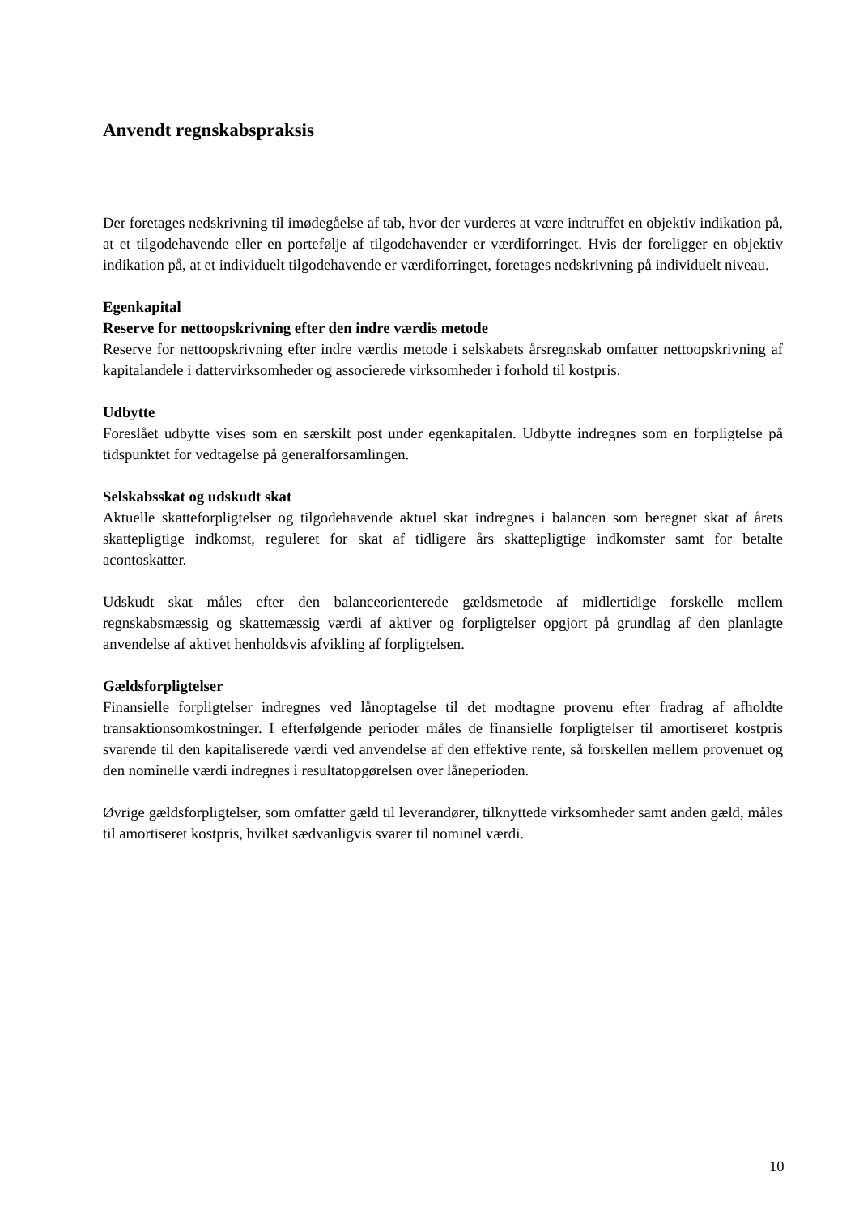Anvendt regnskabspraksis
Der foretages nedskrivning til imødegåelse af tab, hvor der vurderes at være indtruffet en objektiv indikation på, at et tilgodehavende eller en portefølje af tilgodehavender er værdiforringet. Hvis der foreligger en objektiv indikation på, at et individuelt tilgodehavende er værdiforringet, foretages nedskrivning på individuelt niveau.
Egenkapital
Reserve for nettoopskrivning efter den indre værdis metode
Reserve for nettoopskrivning efter indre værdis metode i selskabets årsregnskab omfatter nettoopskrivning af kapitalandele i dattervirksomheder og associerede virksomheder i forhold til kostpris.
Udbytte
Foreslået udbytte vises som en særskilt post under egenkapitalen. Udbytte indregnes som en forpligtelse på tidspunktet for vedtagelse på generalforsamlingen.
Selskabsskat og udskudt skat
Aktuelle skatteforpligtelser og tilgodehavende aktuel skat indregnes i balancen som beregnet skat af årets skattepligtige indkomst, reguleret for skat af tidligere års skattepligtige indkomster samt for betalte acontoskatter.
Udskudt skat måles efter den balanceorienterede gældsmetode af midlertidige forskelle mellem regnskabsmæssig og skattemæssig værdi af aktiver og forpligtelser opgjort på grundlag af den planlagte anvendelse af aktivet henholdsvis afvikling af forpligtelsen.
Gældsforpligtelser
Finansielle forpligtelser indregnes ved lånoptagelse til det modtagne provenu efter fradrag af afholdte transaktionsomkostninger. I efterfølgende perioder måles de finansielle forpligtelser til amortiseret kostpris svarende til den kapitaliserede værdi ved anvendelse af den effektive rente, så forskellen mellem provenuet og den nominelle værdi indregnes i resultatopgørelsen over låneperioden.
Øvrige gældsforpligtelser, som omfatter gæld til leverandører, tilknyttede virksomheder samt anden gæld, måles til amortiseret kostpris, hvilket sædvanligvis svarer til nominel værdi.
10